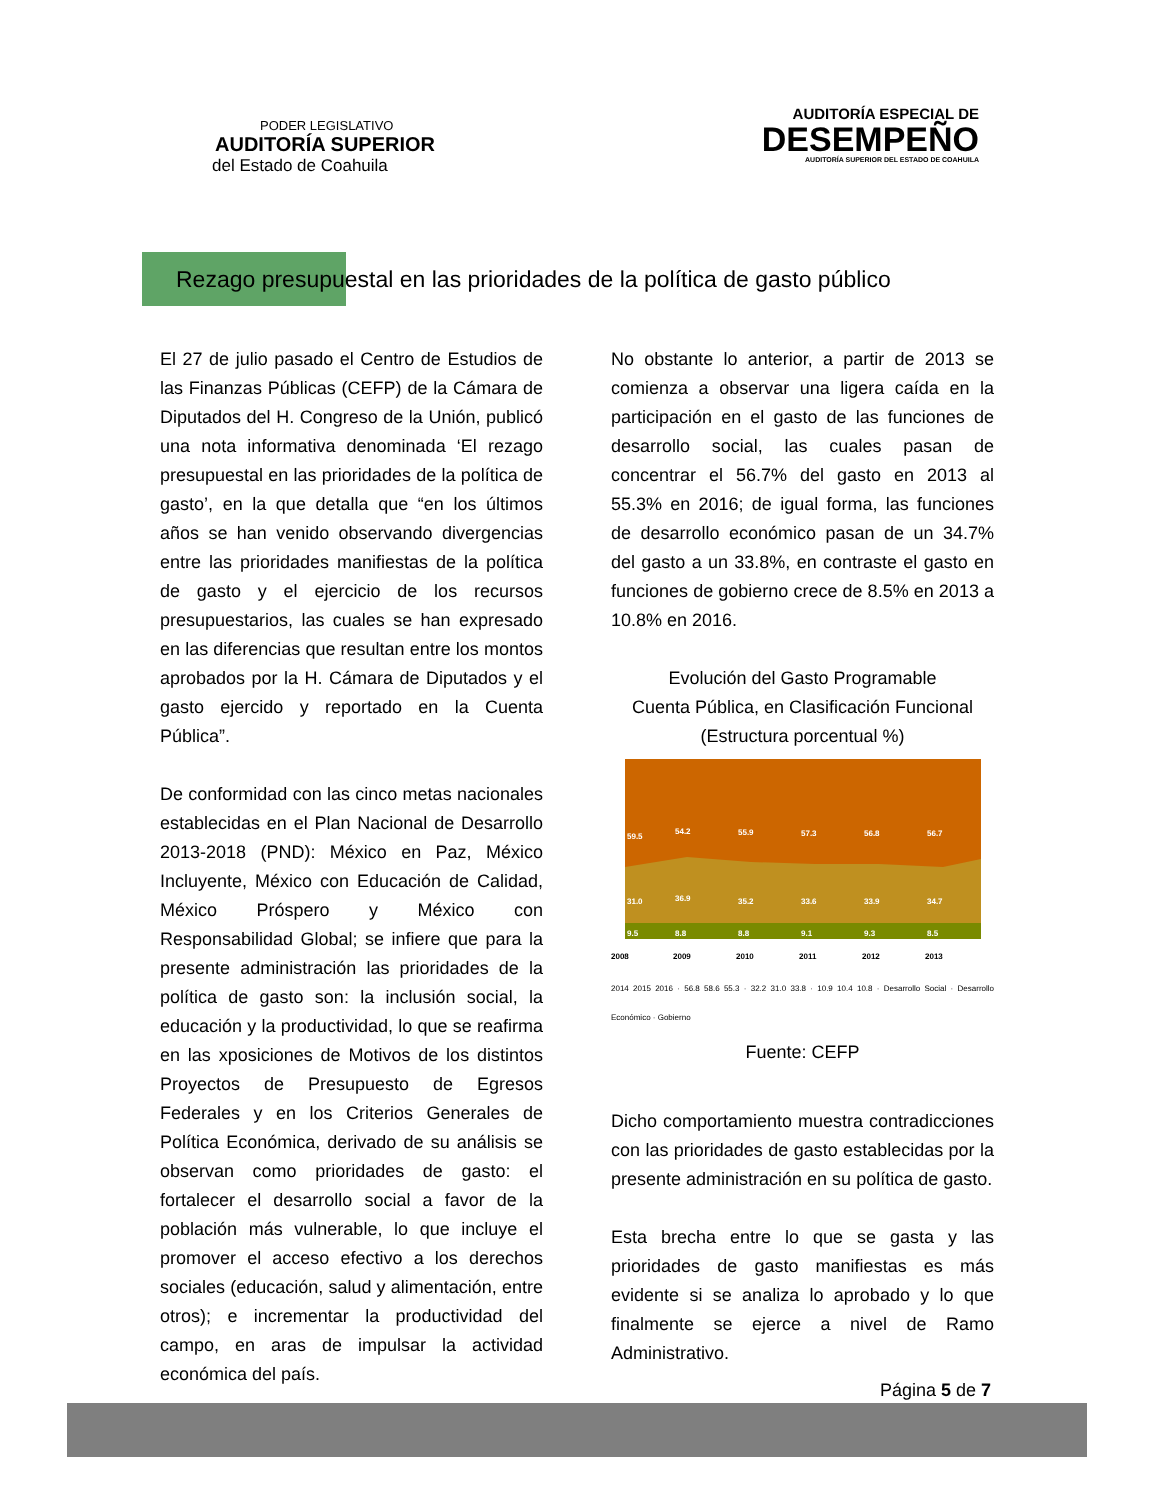PODER LEGISLATIVO
AUDITORÍA SUPERIOR
del Estado de Coahuila
AUDITORÍA ESPECIAL DE
DESEMPEÑO
AUDITORÍA SUPERIOR DEL ESTADO DE COAHUILA
Rezago presupuestal en las prioridades de la política de gasto público
El 27 de julio pasado el Centro de Estudios de las Finanzas Públicas (CEFP) de la Cámara de Diputados del H. Congreso de la Unión, publicó una nota informativa denominada ‘El rezago presupuestal en las prioridades de la política de gasto’, en la que detalla que “en los últimos años se han venido observando divergencias entre las prioridades manifiestas de la política de gasto y el ejercicio de los recursos presupuestarios, las cuales se han expresado en las diferencias que resultan entre los montos aprobados por la H. Cámara de Diputados y el gasto ejercido y reportado en la Cuenta Pública”.
De conformidad con las cinco metas nacionales establecidas en el Plan Nacional de Desarrollo 2013-2018 (PND): México en Paz, México Incluyente, México con Educación de Calidad, México Próspero y México con Responsabilidad Global; se infiere que para la presente administración las prioridades de la política de gasto son: la inclusión social, la educación y la productividad, lo que se reafirma en las xposiciones de Motivos de los distintos Proyectos de Presupuesto de Egresos Federales y en los Criterios Generales de Política Económica, derivado de su análisis se observan como prioridades de gasto: el fortalecer el desarrollo social a favor de la población más vulnerable, lo que incluye el promover el acceso efectivo a los derechos sociales (educación, salud y alimentación, entre otros); e incrementar la productividad del campo, en aras de impulsar la actividad económica del país.
No obstante lo anterior, a partir de 2013 se comienza a observar una ligera caída en la participación en el gasto de las funciones de desarrollo social, las cuales pasan de concentrar el 56.7% del gasto en 2013 al 55.3% en 2016; de igual forma, las funciones de desarrollo económico pasan de un 34.7% del gasto a un 33.8%, en contraste el gasto en funciones de gobierno crece de 8.5% en 2013 a 10.8% en 2016.
Evolución del Gasto Programable
Cuenta Pública, en Clasificación Funcional
(Estructura porcentual %)
59.5
54.2
55.9
57.3
56.8
56.7
31.0
36.9
35.2
33.6
33.9
34.7
9.5
8.8
8.8
9.1
9.3
8.5
2008
2009
2010
2011
2012
2013
2014 2015 2016 · 56.8 58.6 55.3 · 32.2 31.0 33.8 · 10.9 10.4 10.8 · Desarrollo Social · Desarrollo Económico · Gobierno
Fuente: CEFP
Dicho comportamiento muestra contradicciones con las prioridades de gasto establecidas por la presente administración en su política de gasto.
Esta brecha entre lo que se gasta y las prioridades de gasto manifiestas es más evidente si se analiza lo aprobado y lo que finalmente se ejerce a nivel de Ramo Administrativo.
Página 5 de 7